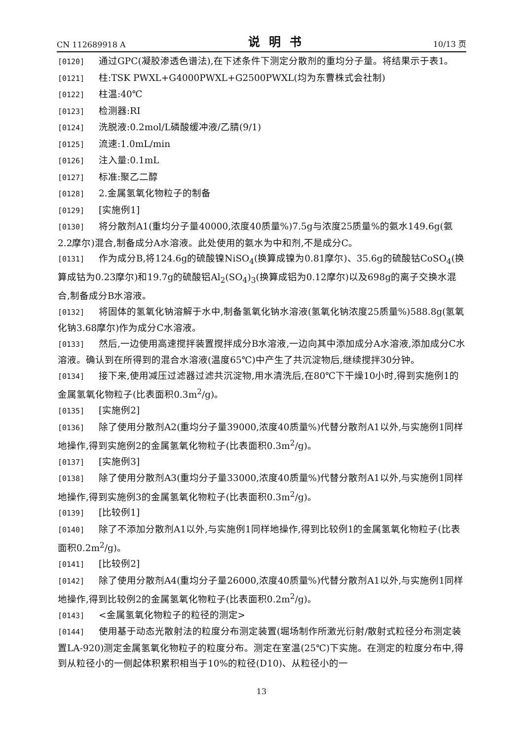CN 112689918 A 说明书 10/13 页
[0120] 通过GPC(凝胶渗透色谱法),在下述条件下测定分散剂的重均分子量。将结果示于表1。
[0121] 柱:TSK PWXL+G4000PWXL+G2500PWXL(均为东曹株式会社制)
[0122] 柱温:40℃
[0123] 检测器:RI
[0124] 洗脱液:0.2mol/L磷酸缓冲液/乙腈(9/1)
[0125] 流速:1.0mL/min
[0126] 注入量:0.1mL
[0127] 标准:聚乙二醇
[0128] 2.金属氢氧化物粒子的制备
[0129] [实施例1]
[0130] 将分散剂A1(重均分子量40000,浓度40质量%)7.5g与浓度25质量%的氨水149.6g(氨2.2摩尔)混合,制备成分A水溶液。此处使用的氨水为中和剂,不是成分C。
[0131] 作为成分B,将124.6g的硫酸镍NiSO<sub>4</sub>(换算成镍为0.81摩尔)、35.6g的硫酸钴CoSO<sub>4</sub>(换算成钴为0.23摩尔)和19.7g的硫酸铝Al<sub>2</sub>(SO<sub>4</sub>)<sub>3</sub>(换算成铝为0.12摩尔)以及698g的离子交换水混合,制备成分B水溶液。
[0132] 将固体的氢氧化钠溶解于水中,制备氢氧化钠水溶液(氢氧化钠浓度25质量%)588.8g(氢氧化钠3.68摩尔)作为成分C水溶液。
[0133] 然后,一边使用高速搅拌装置搅拌成分B水溶液,一边向其中添加成分A水溶液,添加成分C水溶液。确认到在所得到的混合水溶液(温度65℃)中产生了共沉淀物后,继续搅拌30分钟。
[0134] 接下来,使用减压过滤器过滤共沉淀物,用水清洗后,在80℃下干燥10小时,得到实施例1的金属氢氧化物粒子(比表面积0.3m<sup>2</sup>/g)。
[0135] [实施例2]
[0136] 除了使用分散剂A2(重均分子量39000,浓度40质量%)代替分散剂A1以外,与实施例1同样地操作,得到实施例2的金属氢氧化物粒子(比表面积0.3m<sup>2</sup>/g)。
[0137] [实施例3]
[0138] 除了使用分散剂A3(重均分子量33000,浓度40质量%)代替分散剂A1以外,与实施例1同样地操作,得到实施例3的金属氢氧化物粒子(比表面积0.3m<sup>2</sup>/g)。
[0139] [比较例1]
[0140] 除了不添加分散剂A1以外,与实施例1同样地操作,得到比较例1的金属氢氧化物粒子(比表面积0.2m<sup>2</sup>/g)。
[0141] [比较例2]
[0142] 除了使用分散剂A4(重均分子量26000,浓度40质量%)代替分散剂A1以外,与实施例1同样地操作,得到比较例2的金属氢氧化物粒子(比表面积0.2m<sup>2</sup>/g)。
[0143] <金属氢氧化物粒子的粒径的测定>
[0144] 使用基于动态光散射法的粒度分布测定装置(堀场制作所激光衍射/散射式粒径分布测定装置LA-920)测定金属氢氧化物粒子的粒度分布。测定在室温(25℃)下实施。在测定的粒度分布中,得到从粒径小的一侧起体积累积相当于10%的粒径(D10)、从粒径小的一
13